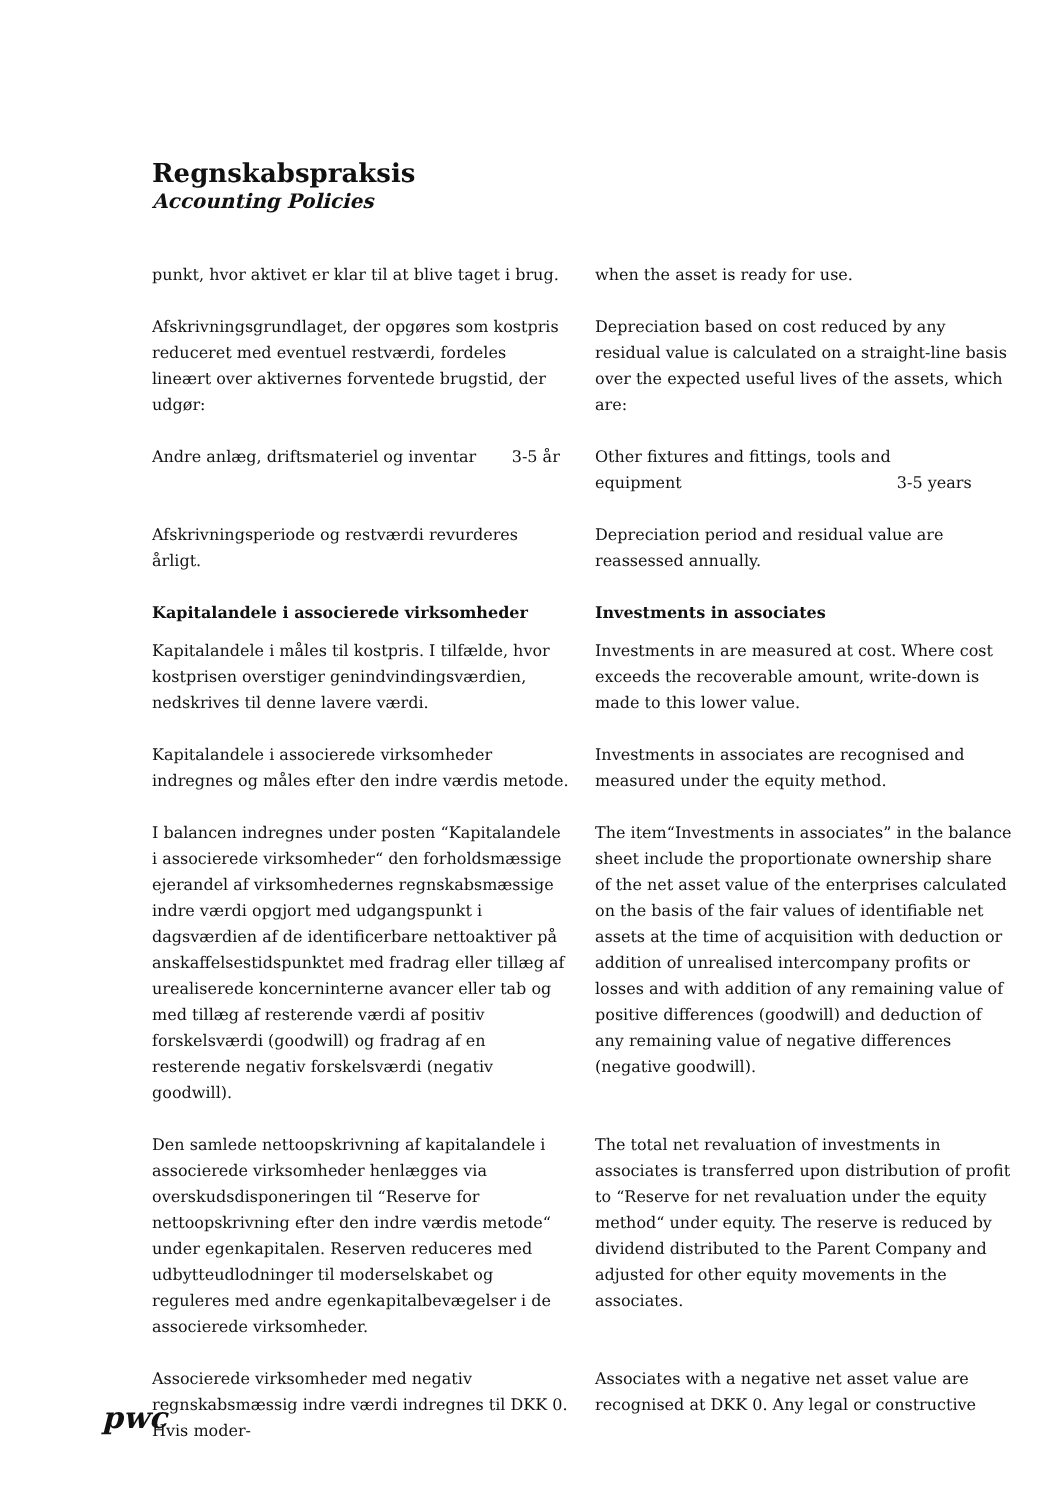Regnskabspraksis
Accounting Policies
punkt, hvor aktivet er klar til at blive taget i brug.
when the asset is ready for use.
Afskrivningsgrundlaget, der opgøres som kostpris reduceret med eventuel restværdi, fordeles lineært over aktivernes forventede brugstid, der udgør:
Depreciation based on cost reduced by any residual value is calculated on a straight-line basis over the expected useful lives of the assets, which are:
Andre anlæg, driftsmateriel og inventar 3-5 år
Other fixtures and fittings, tools and
equipment 3-5 years
Afskrivningsperiode og restværdi revurderes årligt.
Depreciation period and residual value are reassessed annually.
Kapitalandele i associerede virksomheder Investments in associates
Kapitalandele i måles til kostpris. I tilfælde, hvor kostprisen overstiger genindvindingsværdien, nedskrives til denne lavere værdi.
Investments in are measured at cost. Where cost exceeds the recoverable amount, write-down is made to this lower value.
Kapitalandele i associerede virksomheder indregnes og måles efter den indre værdis metode.
Investments in associates are recognised and measured under the equity method.
I balancen indregnes under posten “Kapitalandele i associerede virksomheder“ den forholdsmæssige ejerandel af virksomhedernes regnskabsmæssige indre værdi opgjort med udgangspunkt i dagsværdien af de identificerbare nettoaktiver på anskaffelsestidspunktet med fradrag eller tillæg af urealiserede koncerninterne avancer eller tab og med tillæg af resterende værdi af positiv forskelsværdi (goodwill) og fradrag af en resterende negativ forskelsværdi (negativ goodwill).
The item“Investments in associates” in the balance sheet include the proportionate ownership share of the net asset value of the enterprises calculated on the basis of the fair values of identifiable net assets at the time of acquisition with deduction or addition of unrealised intercompany profits or losses and with addition of any remaining value of positive differences (goodwill) and deduction of any remaining value of negative differences (negative goodwill).
Den samlede nettoopskrivning af kapitalandele i associerede virksomheder henlægges via overskudsdisponeringen til “Reserve for nettoopskrivning efter den indre værdis metode“ under egenkapitalen. Reserven reduceres med udbytteudlodninger til moderselskabet og reguleres med andre egenkapitalbevægelser i de associerede virksomheder.
The total net revaluation of investments in associates is transferred upon distribution of profit to “Reserve for net revaluation under the equity method“ under equity. The reserve is reduced by dividend distributed to the Parent Company and adjusted for other equity movements in the associates.
Associerede virksomheder med negativ regnskabsmæssig indre værdi indregnes til DKK 0. Hvis moder-
Associates with a negative net asset value are recognised at DKK 0. Any legal or constructive
pwc